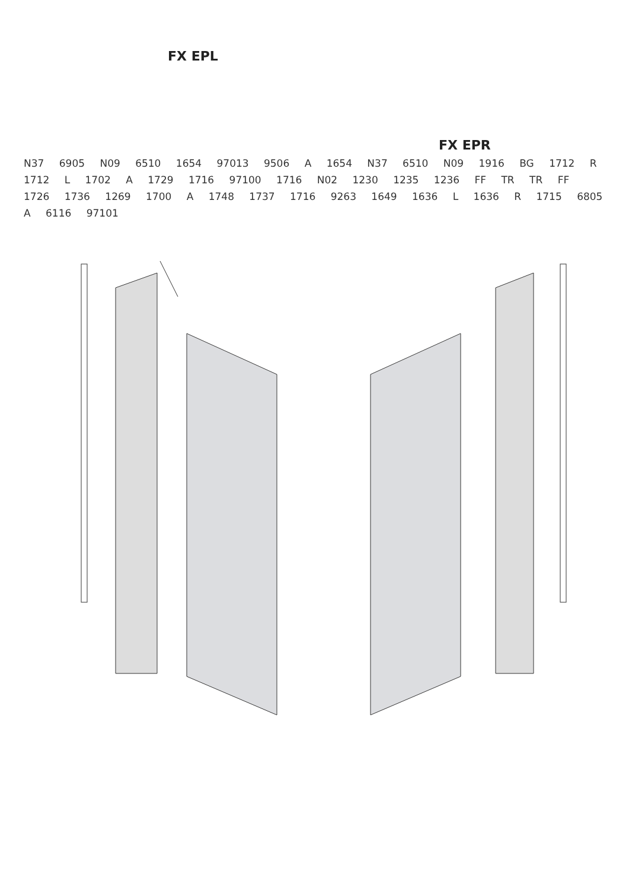FX EPL
FX EPR
N37 6905 N09 6510 1654 97013 9506 A 1654 N37 6510 N09 1916 BG 1712 R 1712 L 1702 A 1729 1716 97100 1716 N02 1230 1235 1236 FF TR TR FF 1726 1736 1269 1700 A 1748 1737 1716 9263 1649 1636 L 1636 R 1715 6805 A 6116 97101